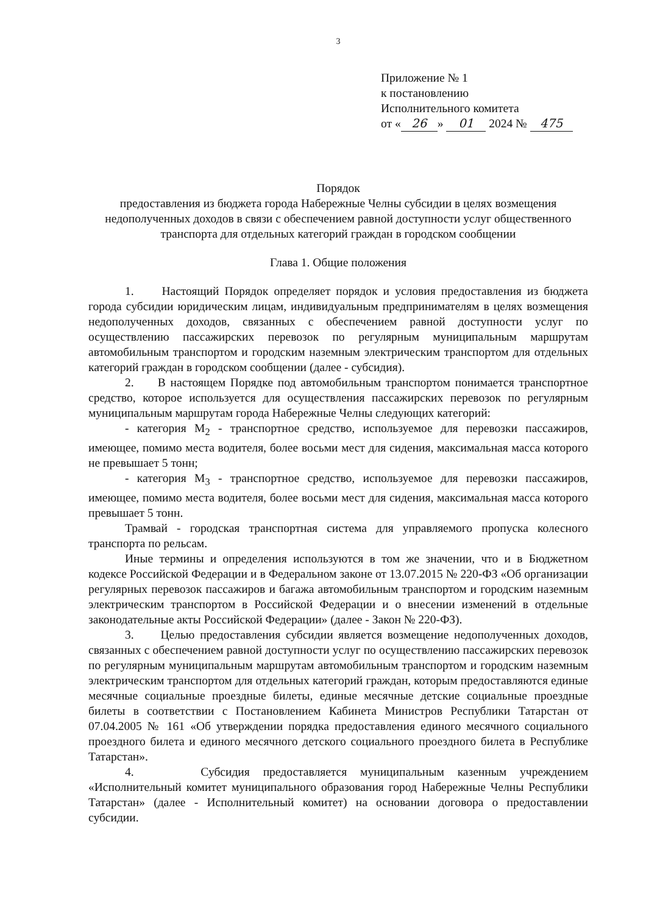3
Приложение № 1
к постановлению
Исполнительного комитета
от « 26 » 01 2024 № 475
Порядок
предоставления из бюджета города Набережные Челны субсидии в целях возмещения недополученных доходов в связи с обеспечением равной доступности услуг общественного транспорта для отдельных категорий граждан в городском сообщении
Глава 1. Общие положения
1. Настоящий Порядок определяет порядок и условия предоставления из бюджета города субсидии юридическим лицам, индивидуальным предпринимателям в целях возмещения недополученных доходов, связанных с обеспечением равной доступности услуг по осуществлению пассажирских перевозок по регулярным муниципальным маршрутам автомобильным транспортом и городским наземным электрическим транспортом для отдельных категорий граждан в городском сообщении (далее - субсидия).
2. В настоящем Порядке под автомобильным транспортом понимается транспортное средство, которое используется для осуществления пассажирских перевозок по регулярным муниципальным маршрутам города Набережные Челны следующих категорий:
- категория M<sub>2</sub> - транспортное средство, используемое для перевозки пассажиров, имеющее, помимо места водителя, более восьми мест для сидения, максимальная масса которого не превышает 5 тонн;
- категория M<sub>3</sub> - транспортное средство, используемое для перевозки пассажиров, имеющее, помимо места водителя, более восьми мест для сидения, максимальная масса которого превышает 5 тонн.
Трамвай - городская транспортная система для управляемого пропуска колесного транспорта по рельсам.
Иные термины и определения используются в том же значении, что и в Бюджетном кодексе Российской Федерации и в Федеральном законе от 13.07.2015 № 220-ФЗ «Об организации регулярных перевозок пассажиров и багажа автомобильным транспортом и городским наземным электрическим транспортом в Российской Федерации и о внесении изменений в отдельные законодательные акты Российской Федерации» (далее - Закон № 220-ФЗ).
3. Целью предоставления субсидии является возмещение недополученных доходов, связанных с обеспечением равной доступности услуг по осуществлению пассажирских перевозок по регулярным муниципальным маршрутам автомобильным транспортом и городским наземным электрическим транспортом для отдельных категорий граждан, которым предоставляются единые месячные социальные проездные билеты, единые месячные детские социальные проездные билеты в соответствии с Постановлением Кабинета Министров Республики Татарстан от 07.04.2005 № 161 «Об утверждении порядка предоставления единого месячного социального проездного билета и единого месячного детского социального проездного билета в Республике Татарстан».
4. Субсидия предоставляется муниципальным казенным учреждением «Исполнительный комитет муниципального образования город Набережные Челны Республики Татарстан» (далее - Исполнительный комитет) на основании договора о предоставлении субсидии.